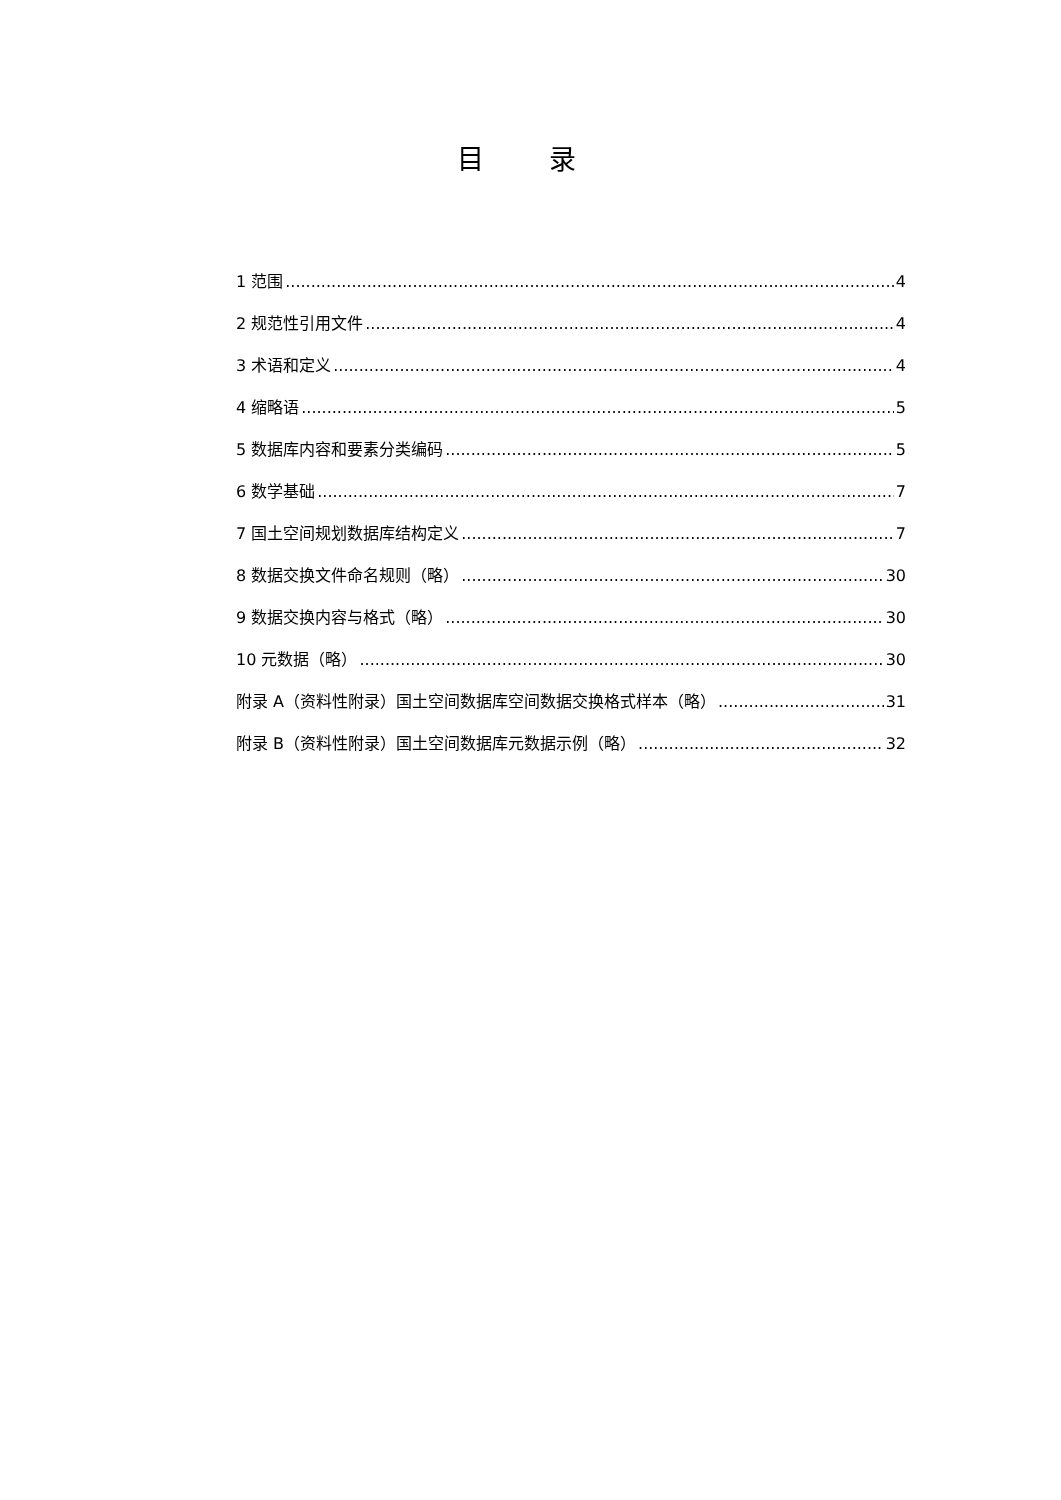目 录
1 范围 4
2 规范性引用文件 4
3 术语和定义 4
4 缩略语 5
5 数据库内容和要素分类编码 5
6 数学基础 7
7 国土空间规划数据库结构定义 7
8 数据交换文件命名规则（略） 30
9 数据交换内容与格式（略） 30
10 元数据（略） 30
附录 A（资料性附录）国土空间数据库空间数据交换格式样本（略） 31
附录 B（资料性附录）国土空间数据库元数据示例（略） 32